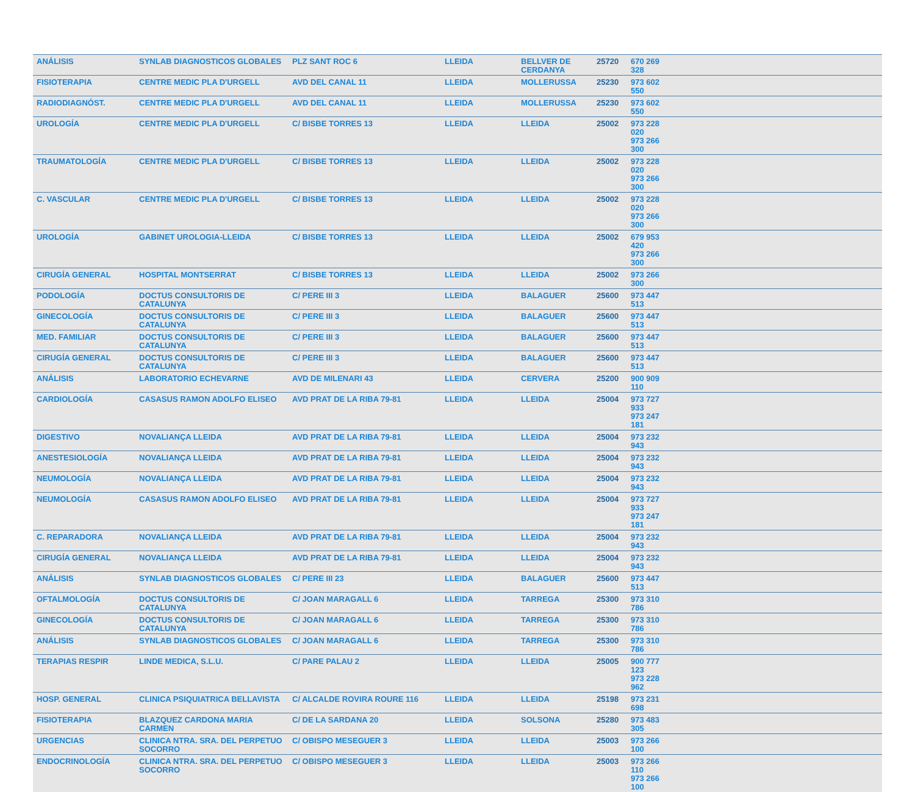| ANÁLISIS | SYNLAB DIAGNOSTICOS GLOBALES | PLZ SANT ROC 6 | LLEIDA | BELLVER DE CERDANYA | 25720 | 670 269 328 | |
| FISIOTERAPIA | CENTRE MEDIC PLA D'URGELL | AVD DEL CANAL 11 | LLEIDA | MOLLERUSSA | 25230 | 973 602 550 | |
| RADIODIAGNÓST. | CENTRE MEDIC PLA D'URGELL | AVD DEL CANAL 11 | LLEIDA | MOLLERUSSA | 25230 | 973 602 550 | |
| UROLOGÍA | CENTRE MEDIC PLA D'URGELL | C/ BISBE TORRES 13 | LLEIDA | LLEIDA | 25002 | 973 228 020 973 266 300 | |
| TRAUMATOLOGÍA | CENTRE MEDIC PLA D'URGELL | C/ BISBE TORRES 13 | LLEIDA | LLEIDA | 25002 | 973 228 020 973 266 300 | |
| C. VASCULAR | CENTRE MEDIC PLA D'URGELL | C/ BISBE TORRES 13 | LLEIDA | LLEIDA | 25002 | 973 228 020 973 266 300 | |
| UROLOGÍA | GABINET UROLOGIA-LLEIDA | C/ BISBE TORRES 13 | LLEIDA | LLEIDA | 25002 | 679 953 420 973 266 300 | |
| CIRUGÍA GENERAL | HOSPITAL MONTSERRAT | C/ BISBE TORRES 13 | LLEIDA | LLEIDA | 25002 | 973 266 300 | |
| PODOLOGÍA | DOCTUS CONSULTORIS DE CATALUNYA | C/ PERE III 3 | LLEIDA | BALAGUER | 25600 | 973 447 513 | |
| GINECOLOGÍA | DOCTUS CONSULTORIS DE CATALUNYA | C/ PERE III 3 | LLEIDA | BALAGUER | 25600 | 973 447 513 | |
| MED. FAMILIAR | DOCTUS CONSULTORIS DE CATALUNYA | C/ PERE III 3 | LLEIDA | BALAGUER | 25600 | 973 447 513 | |
| CIRUGÍA GENERAL | DOCTUS CONSULTORIS DE CATALUNYA | C/ PERE III 3 | LLEIDA | BALAGUER | 25600 | 973 447 513 | |
| ANÁLISIS | LABORATORIO ECHEVARNE | AVD DE MILENARI 43 | LLEIDA | CERVERA | 25200 | 900 909 110 | |
| CARDIOLOGÍA | CASASUS RAMON ADOLFO ELISEO | AVD PRAT DE LA RIBA 79-81 | LLEIDA | LLEIDA | 25004 | 973 727 933 973 247 181 | |
| DIGESTIVO | NOVALIANÇA LLEIDA | AVD PRAT DE LA RIBA 79-81 | LLEIDA | LLEIDA | 25004 | 973 232 943 | |
| ANESTESIOLOGÍA | NOVALIANÇA LLEIDA | AVD PRAT DE LA RIBA 79-81 | LLEIDA | LLEIDA | 25004 | 973 232 943 | |
| NEUMOLOGÍA | NOVALIANÇA LLEIDA | AVD PRAT DE LA RIBA 79-81 | LLEIDA | LLEIDA | 25004 | 973 232 943 | |
| NEUMOLOGÍA | CASASUS RAMON ADOLFO ELISEO | AVD PRAT DE LA RIBA 79-81 | LLEIDA | LLEIDA | 25004 | 973 727 933 973 247 181 | |
| C. REPARADORA | NOVALIANÇA LLEIDA | AVD PRAT DE LA RIBA 79-81 | LLEIDA | LLEIDA | 25004 | 973 232 943 | |
| CIRUGÍA GENERAL | NOVALIANÇA LLEIDA | AVD PRAT DE LA RIBA 79-81 | LLEIDA | LLEIDA | 25004 | 973 232 943 | |
| ANÁLISIS | SYNLAB DIAGNOSTICOS GLOBALES | C/ PERE III 23 | LLEIDA | BALAGUER | 25600 | 973 447 513 | |
| OFTALMOLOGÍA | DOCTUS CONSULTORIS DE CATALUNYA | C/ JOAN MARAGALL 6 | LLEIDA | TARREGA | 25300 | 973 310 786 | |
| GINECOLOGÍA | DOCTUS CONSULTORIS DE CATALUNYA | C/ JOAN MARAGALL 6 | LLEIDA | TARREGA | 25300 | 973 310 786 | |
| ANÁLISIS | SYNLAB DIAGNOSTICOS GLOBALES | C/ JOAN MARAGALL 6 | LLEIDA | TARREGA | 25300 | 973 310 786 | |
| TERAPIAS RESPIR | LINDE MEDICA, S.L.U. | C/ PARE PALAU 2 | LLEIDA | LLEIDA | 25005 | 900 777 123 973 228 962 | |
| HOSP. GENERAL | CLINICA PSIQUIATRICA BELLAVISTA | C/ ALCALDE ROVIRA ROURE 116 | LLEIDA | LLEIDA | 25198 | 973 231 698 | |
| FISIOTERAPIA | BLAZQUEZ CARDONA MARIA CARMEN | C/ DE LA SARDANA 20 | LLEIDA | SOLSONA | 25280 | 973 483 305 | |
| URGENCIAS | CLINICA NTRA. SRA. DEL PERPETUO SOCORRO | C/ OBISPO MESEGUER 3 | LLEIDA | LLEIDA | 25003 | 973 266 100 | |
| ENDOCRINOLOGÍA | CLINICA NTRA. SRA. DEL PERPETUO SOCORRO | C/ OBISPO MESEGUER 3 | LLEIDA | LLEIDA | 25003 | 973 266 110 973 266 100 | |